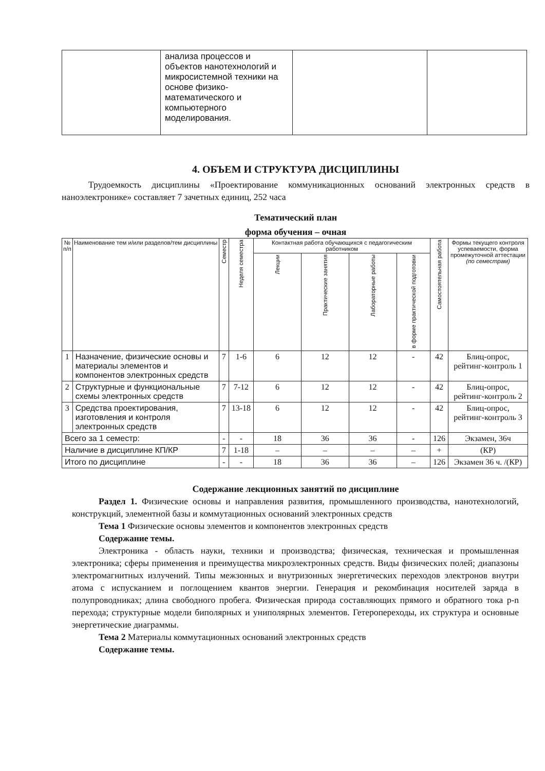| | анализа процессов и объектов нанотехнологий и микросистемной техники на основе физико-математического и компьютерного моделирования. | | |
4. ОБЪЕМ И СТРУКТУРА ДИСЦИПЛИНЫ
Трудоемкость дисциплины «Проектирование коммуникационных оснований электронных средств в наноэлектронике» составляет 7 зачетных единиц, 252 часа
Тематический план
форма обучения – очная
| № п/п | Наименование тем и/или разделов/тем дисциплины | Семестр | Неделя семестра | Контактная работа обучающихся с педагогическим работником | | | | Самостоятельная работа | Формы текущего контроля успеваемости, форма промежуточной аттестации (по семестрам) |
| --- | --- | --- | --- | --- | --- | --- | --- | --- | --- |
| | | | | Лекции | Практические занятия | Лабораторные работы | в форме практической подготовки | | |
| 1 | Назначение, физические основы и материалы элементов и компонентов электронных средств | 7 | 1-6 | 6 | 12 | 12 | - | 42 | Блиц-опрос, рейтинг-контроль 1 |
| 2 | Структурные и функциональные схемы электронных средств | 7 | 7-12 | 6 | 12 | 12 | - | 42 | Блиц-опрос, рейтинг-контроль 2 |
| 3 | Средства проектирования, изготовления и контроля электронных средств | 7 | 13-18 | 6 | 12 | 12 | - | 42 | Блиц-опрос, рейтинг-контроль 3 |
| Всего за 1 семестр: | | - | - | 18 | 36 | 36 | - | 126 | Экзамен, 36ч |
| Наличие в дисциплине КП/КР | | 7 | 1-18 | – | – | – | – | + | (КР) |
| Итого по дисциплине | | - | - | 18 | 36 | 36 | – | 126 | Экзамен 36 ч. /(КР) |
Содержание лекционных занятий по дисциплине
Раздел 1. Физические основы и направления развития, промышленного производства, нанотехнологий, конструкций, элементной базы и коммутационных оснований электронных средств
Тема 1 Физические основы элементов и компонентов электронных средств
Содержание темы.
Электроника - область науки, техники и производства; физическая, техническая и промышленная электроника; сферы применения и преимущества микроэлектронных средств. Виды физических полей; диапазоны электромагнитных излучений. Типы межзонных и внутризонных энергетических переходов электронов внутри атома с испусканием и поглощением квантов энергии. Генерация и рекомбинация носителей заряда в полупроводниках; длина свободного пробега. Физическая природа составляющих прямого и обратного тока p-n перехода; структурные модели биполярных и униполярных элементов. Гетеропереходы, их структура и основные энергетические диаграммы.
Тема 2 Материалы коммутационных оснований электронных средств
Содержание темы.